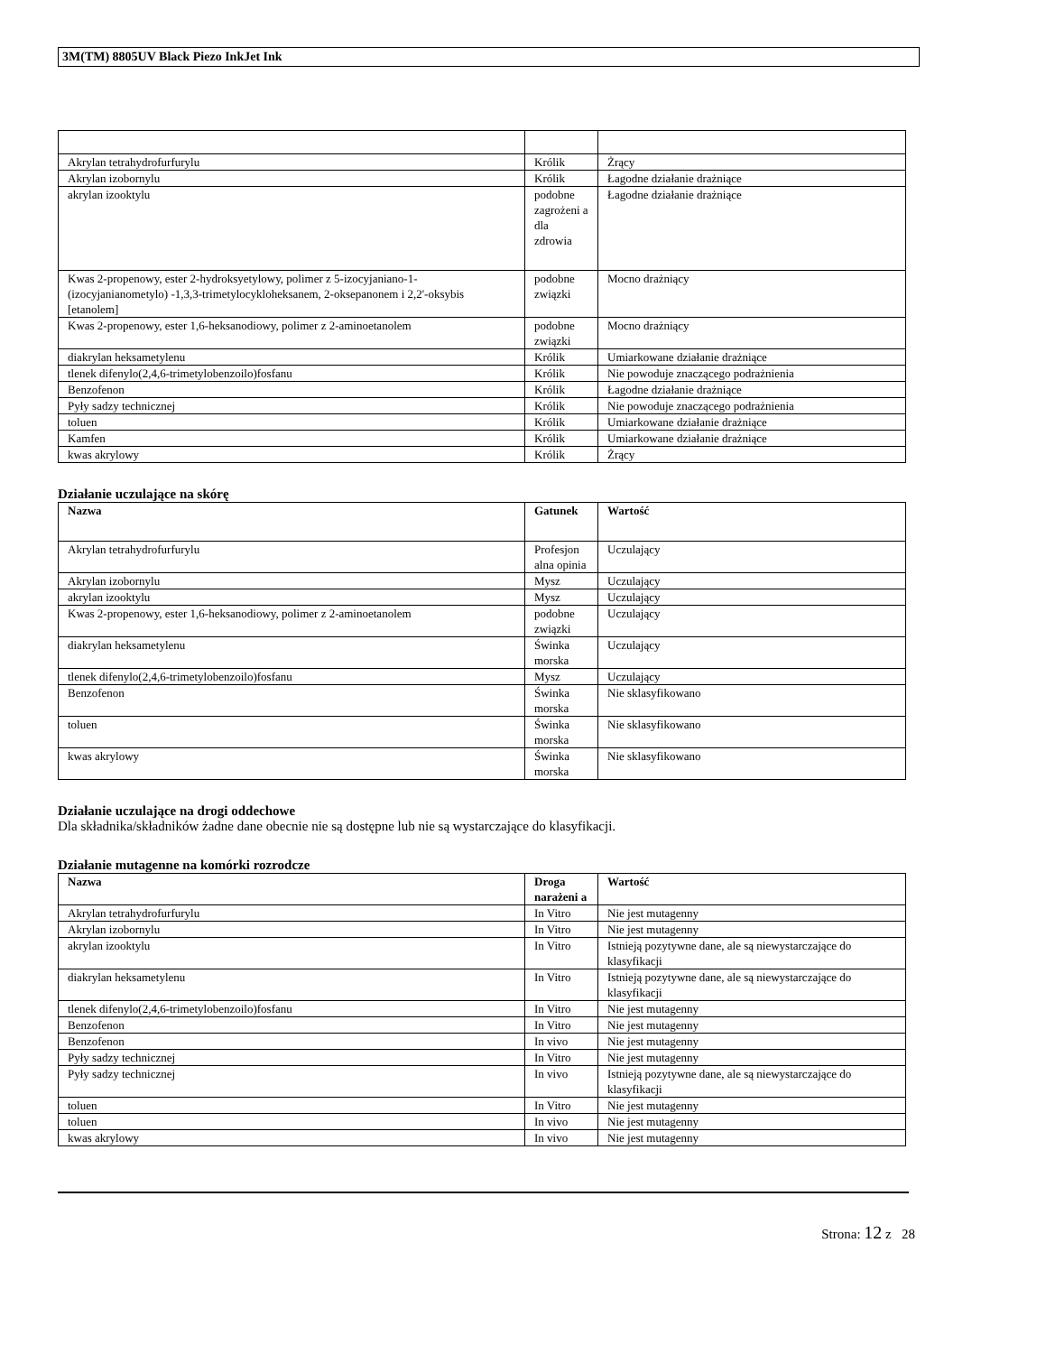3M(TM) 8805UV Black Piezo InkJet Ink
| Akrylan tetrahydrofurfurylu | Królik | Żrący |
| Akrylan izobornylu | Królik | Łagodne działanie drażniące |
| akrylan izooktylu | podobne zagrożeni a dla zdrowia | Łagodne działanie drażniące |
| Kwas 2-propenowy, ester 2-hydroksyetylowy, polimer z 5-izocyjaniano-1-(izocyjanianometylo) -1,3,3-trimetylocykloheksanem, 2-oksepanonem i 2,2'-oksybis [etanolem] | podobne związki | Mocno drażniący |
| Kwas 2-propenowy, ester 1,6-heksanodiowy, polimer z 2-aminoetanolem | podobne związki | Mocno drażniący |
| diakrylan heksametylenu | Królik | Umiarkowane działanie drażniące |
| tlenek difenylo(2,4,6-trimetylobenzoilo)fosfanu | Królik | Nie powoduje znaczącego podrażnienia |
| Benzofenon | Królik | Łagodne działanie drażniące |
| Pyły sadzy technicznej | Królik | Nie powoduje znaczącego podrażnienia |
| toluen | Królik | Umiarkowane działanie drażniące |
| Kamfen | Królik | Umiarkowane działanie drażniące |
| kwas akrylowy | Królik | Żrący |
Działanie uczulające na skórę
| Nazwa | Gatunek | Wartość |
| --- | --- | --- |
| Akrylan tetrahydrofurfurylu | Profesjon alna opinia | Uczulający |
| Akrylan izobornylu | Mysz | Uczulający |
| akrylan izooktylu | Mysz | Uczulający |
| Kwas 2-propenowy, ester 1,6-heksanodiowy, polimer z 2-aminoetanolem | podobne związki | Uczulający |
| diakrylan heksametylenu | Świnka morska | Uczulający |
| tlenek difenylo(2,4,6-trimetylobenzoilo)fosfanu | Mysz | Uczulający |
| Benzofenon | Świnka morska | Nie sklasyfikowano |
| toluen | Świnka morska | Nie sklasyfikowano |
| kwas akrylowy | Świnka morska | Nie sklasyfikowano |
Działanie uczulające na drogi oddechowe
Dla składnika/składników żadne dane obecnie nie są dostępne lub nie są wystarczające do klasyfikacji.
Działanie mutagenne na komórki rozrodcze
| Nazwa | Droga narażeni a | Wartość |
| --- | --- | --- |
| Akrylan tetrahydrofurfurylu | In Vitro | Nie jest mutagenny |
| Akrylan izobornylu | In Vitro | Nie jest mutagenny |
| akrylan izooktylu | In Vitro | Istnieją pozytywne dane, ale są niewystarczające do klasyfikacji |
| diakrylan heksametylenu | In Vitro | Istnieją pozytywne dane, ale są niewystarczające do klasyfikacji |
| tlenek difenylo(2,4,6-trimetylobenzoilo)fosfanu | In Vitro | Nie jest mutagenny |
| Benzofenon | In Vitro | Nie jest mutagenny |
| Benzofenon | In vivo | Nie jest mutagenny |
| Pyły sadzy technicznej | In Vitro | Nie jest mutagenny |
| Pyły sadzy technicznej | In vivo | Istnieją pozytywne dane, ale są niewystarczające do klasyfikacji |
| toluen | In Vitro | Nie jest mutagenny |
| toluen | In vivo | Nie jest mutagenny |
| kwas akrylowy | In vivo | Nie jest mutagenny |
Strona: 12 z 28